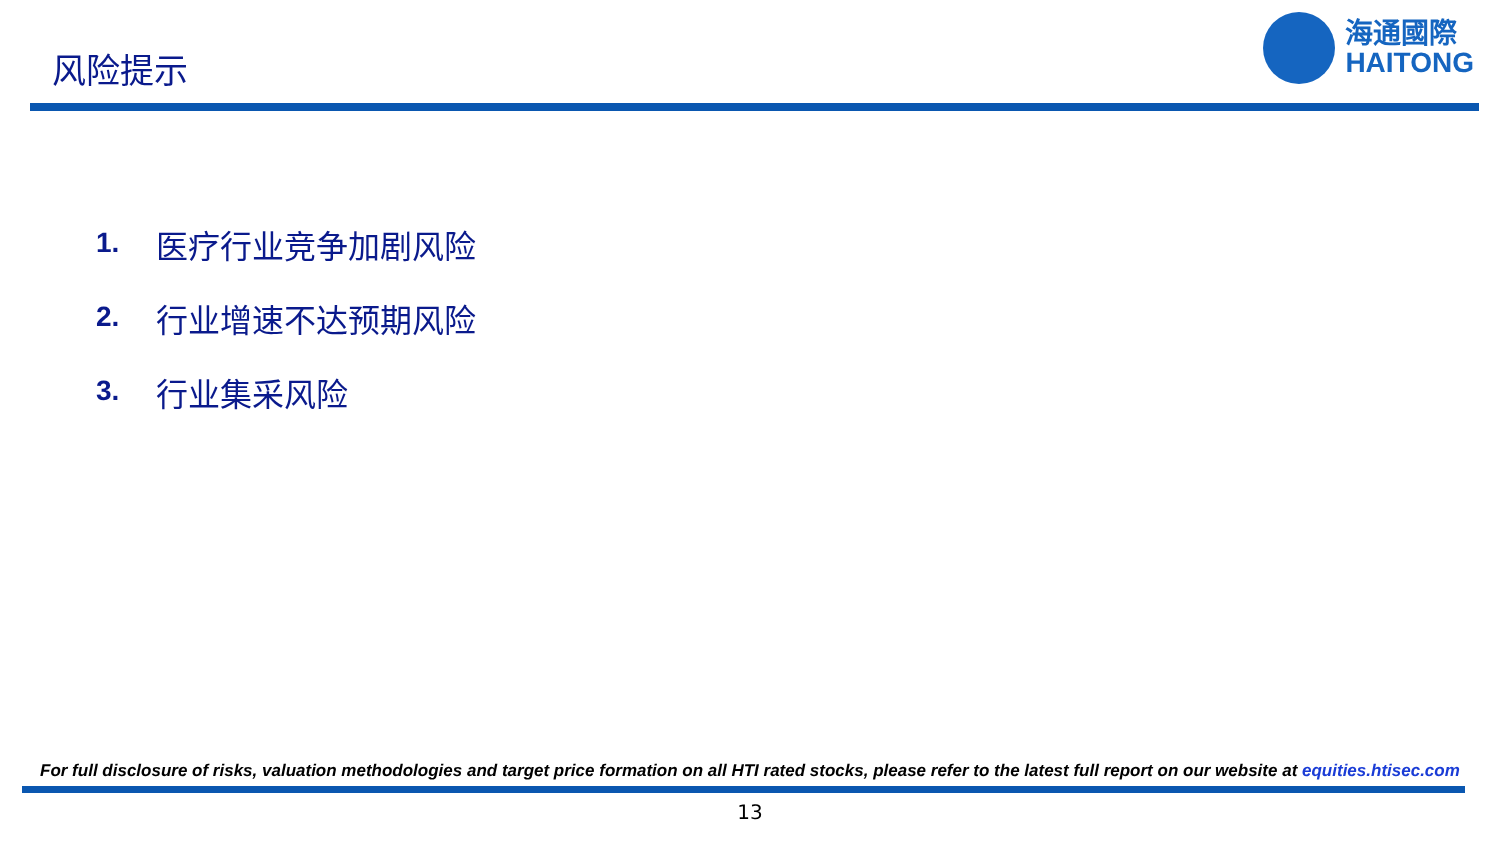风险提示
海通國際
HAITONG
1. 医疗行业竞争加剧风险
2. 行业增速不达预期风险
3. 行业集采风险
For full disclosure of risks, valuation methodologies and target price formation on all HTI rated stocks, please refer to the latest full report on our website at equities.htisec.com
13